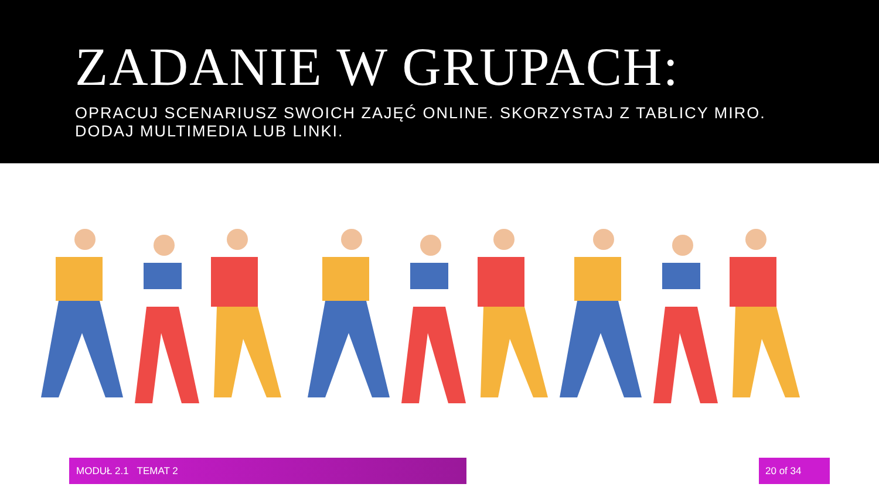ZADANIE W GRUPACH:
OPRACUJ SCENARIUSZ SWOICH ZAJĘĆ ONLINE. SKORZYSTAJ Z TABLICY MIRO.
DODAJ MULTIMEDIA LUB LINKI.
MODUŁ 2.1 TEMAT 2 20 of 34